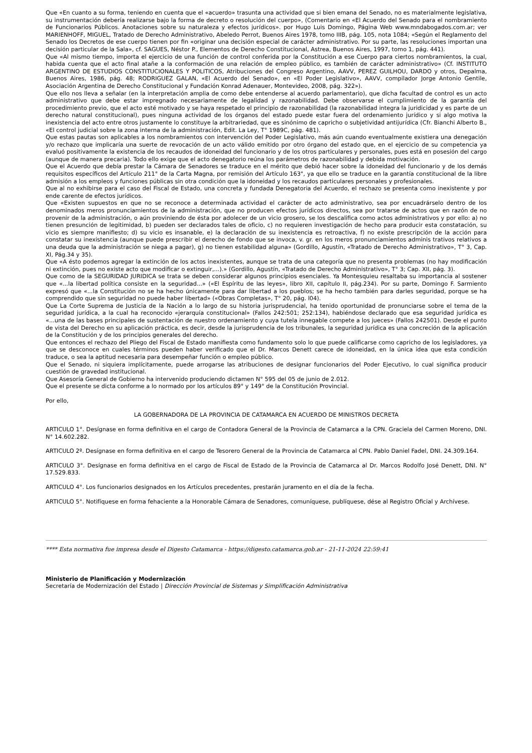Que «En cuanto a su forma, teniendo en cuenta que el «acuerdo» trasunta una actividad que si bien emana del Senado, no es materialmente legislativa, su instrumentación debería realizarse bajo la forma de decreto o resolución del cuerpo», (Comentario en «El Acuerdo del Senado para el nombramiento de Funcionarios Públicos. Anotaciones sobre su naturaleza y efectos jurídicos». por Hugo Luis Domingo, Página Web www.mndabogados.com.ar; ver MARIENHOFF, MIGUEL, Tratado de Derecho Administrativo, Abeledo Perrot, Buenos Aires 1978, tomo IIIB, pág. 105, nota 1084; «Según el Reglamento del Senado los Decretos de ese cuerpo tienen por fin «originar una decisión especial de carácter administrativo. Por su parte, las resoluciones importan una decisión particular de la Sala», cf. SAGUES, Néstor P., Elementos de Derecho Constitucional, Astrea, Buenos Aires, 1997, tomo 1, pág. 441).
Que «Al mismo tiempo, importa el ejercicio de una función de control conferida por la Constitución a ese Cuerpo para ciertos nombramientos, la cual, habida cuenta que el acto final atañe a la conformación de una relación de empleo público, es también de carácter administrativo» (Cf. INSTITUTO ARGENTINO DE ESTUDIOS CONSTITUCIONALES Y POLITICOS, Atribuciones del Congreso Argentino, AAVV, PEREZ GUILHOU, DARDO y otros, Depalma, Buenos Aires, 1986, pág. 48; RODRIGUEZ GALAN, «El Acuerdo del Senado», en «El Poder Legislativo», AAVV, compilador Jorge Antonio Gentile, Asociación Argentina de Derecho Constitucional y Fundación Konrad Adenauer, Montevideo, 2008, pág. 322»).
Que ello nos lleva a señalar (en la interpretación amplia de como debe entenderse al acuerdo parlamentario), que dicha facultad de control es un acto administrativo que debe estar impregnado necesariamente de legalidad y razonabilidad. Debe observarse el cumplimiento de la garantía del procedimiento previo, que el acto esté motivado y se haya respetado el principio de razonabilidad (la razonabilidad integra la juridicidad y es parte de un derecho natural constitucional), pues ninguna actividad de los órganos del estado puede estar fuera del ordenamiento jurídico y si algo motiva la inexistencia del acto entre otros justamente lo constituye la arbitrariedad, que es sinónimo de capricho o subjetividad antijurídica (Cfr. Bianchi Alberto B., «El control judicial sobre la zona interna de la administración, Edit. La Ley, T° 1989C, pág. 481).
Que estas pautas son aplicables a los nombramientos con intervención del Poder Legislativo, más aún cuando eventualmente existiera una denegación y/o rechazo que implicaría una suerte de revocación de un acto válido emitido por otro órgano del estado que, en el ejercicio de su competencia ya evaluó positivamente la existencia de los recaudos de idoneidad del funcionario y de los otros particulares y personales, pues está en posesión del cargo (aunque de manera precaria). Todo ello exige que el acto denegatorio reúna los parámetros de razonabilidad y debida motivación.
Que el Acuerdo que debía prestar la Cámara de Senadores se traduce en el mérito que debió hacer sobre la idoneidad del funcionario y de los demás requisitos específicos del Artículo 211° de la Carta Magna, por remisión del Artículo 163", ya que ello se traduce en la garantía constitucional de la libre admisión a los empleos y funciones públicas sin otra condición que la idoneidad y los recaudos particulares personales y profesionales.
Que al no exhibirse para el caso del Fiscal de Estado, una concreta y fundada Denegatoria del Acuerdo, el rechazo se presenta como inexistente y por ende carente de efectos jurídicos.
Que «Existen supuestos en que no se reconoce a determinada actividad el carácter de acto administrativo, sea por encuadrárselo dentro de los denominados meros pronunciamientos de la administración, que no producen efectos jurídicos directos, sea por tratarse de actos que en razón de no provenir de la administración, o aún proviniendo de ésta por adolecer de un vicio grosero, se los descalifica como actos administrativos y por ello: a) no tienen presunción de legitimidad, b) pueden ser declarados tales de oficio, c) no requieren investigación de hecho para producir esta constatación, su vicio es siempre manifiesto; d) su vicio es insanable, e) la declaración de su inexistencia es retroactiva, f) no existe prescripción de la acción para constatar su inexistencia (aunque puede prescribir el derecho de fondo que se invoca, v. gr. en los meros pronunciamientos adminis trativos relativos a una deuda que la administración se niega a pagar), g) no tienen estabilidad alguna» (Gordillo, Agustín, «Tratado de Derecho Administrativo», T° 3, Cap. XI, Pág.34 y 35).
Que «A ésto podemos agregar la extinción de los actos inexistentes, aunque se trata de una categoría que no presenta problemas (no hay modificación ni extinción, pues no existe acto que modificar o extinguir,...).» (Gordillo, Agustín, «Tratado de Derecho Administrativo», T° 3; Cap. XII, pág. 3).
Que como de la SEGURIDAD JURIDICA se trata se deben considerar algunos principios esenciales. Ya Montesquieu resaltaba su importancia al sostener que «...la libertad política consiste en la seguridad...» («El Espíritu de las leyes», libro XII, capítulo II, pág.234). Por su parte, Domingo F. Sarmiento expresó que «...la Constitución no se ha hecho únicamente para dar libertad a los pueblos; se ha hecho también para darles seguridad, porque se ha comprendido que sin seguridad no puede haber libertad» («Obras Completas», T° 20, pág. l04).
Que La Corte Suprema de Justicia de la Nación a lo largo de su historia jurisprudencial, ha tenido oportunidad de pronunciarse sobre el tema de la seguridad jurídica, a la cual ha reconocido «jerarquía constitucional» (Fallos 242:501; 252:134), habiéndose declarado que esa seguridad jurídica es «...una de las bases principales de sustentación de nuestro ordenamiento y cuya tutela innegable compete a los jueces» (Fallos 242501). Desde el punto de vista del Derecho en su aplicación práctica, es decir, desde la jurisprudencia de los tribunales, la seguridad jurídica es una concreción de la aplicación de la Constitución y de los principios generales del derecho.
Que entonces el rechazo del Pliego del Fiscal de Estado manifiesta como fundamento solo lo que puede calificarse como capricho de los legisladores, ya que se desconoce en cuales términos pueden haber verificado que el Dr. Marcos Denett carece de idoneidad, en la única idea que esta condición traduce, o sea la aptitud necesaria para desempeñar función o empleo público.
Que el Senado, ni siquiera implícitamente, puede arrogarse las atribuciones de designar funcionarios del Poder Ejecutivo, lo cual significa producir cuestión de gravedad institucional.
Que Asesoría General de Gobierno ha intervenido produciendo dictamen N° 595 del 05 de junio de 2.012.
Que el presente se dicta conforme a lo normado por los artículos 89° y 149° de la Constitución Provincial.
Por ello,
LA GOBERNADORA DE LA PROVINCIA DE CATAMARCA EN ACUERDO DE MINISTROS DECRETA
ARTICULO 1°. Desígnase en forma definitiva en el cargo de Contadora General de la Provincia de Catamarca a la CPN. Graciela del Carmen Moreno, DNI. N° 14.602.282.
ARTICULO 2º. Desígnase en forma definitiva en el cargo de Tesorero General de la Provincia de Catamarca al CPN. Pablo Daniel Fadel, DNI. 24.309.164.
ARTICULO 3°. Desígnase en forma definitiva en el cargo de Fiscal de Estado de la Provincia de Catamarca al Dr. Marcos Rodolfo José Denett, DNI. N° 17.529.833.
ARTICULO 4°. Los funcionarios designados en los Artículos precedentes, prestarán juramento en el día de la fecha.
ARTICULO 5°. Notifíquese en forma fehaciente a la Honorable Cámara de Senadores, comuníquese, publíquese, dése al Registro Oficial y Archívese.
**** Esta normativa fue impresa desde el Digesto Catamarca - https://digesto.catamarca.gob.ar - 21-11-2024 22:59:41
Ministerio de Planificación y Modernización
Secretaría de Modernización del Estado | Dirección Provincial de Sistemas y Simplificación Administrativa